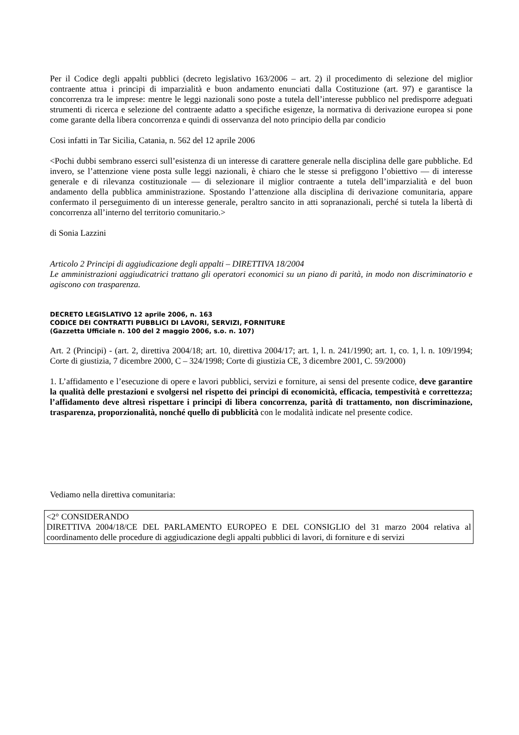Per il Codice degli appalti pubblici (decreto legislativo 163/2006 – art. 2) il procedimento di selezione del miglior contraente attua i principi di imparzialità e buon andamento enunciati dalla Costituzione (art. 97) e garantisce la concorrenza tra le imprese: mentre le leggi nazionali sono poste a tutela dell’interesse pubblico nel predisporre adeguati strumenti di ricerca e selezione del contraente adatto a specifiche esigenze, la normativa di derivazione europea si pone come garante della libera concorrenza e quindi di osservanza del noto principio della par condicio
Cosi infatti in Tar Sicilia, Catania, n. 562 del 12 aprile 2006
<Pochi dubbi sembrano esserci sull’esistenza di un interesse di carattere generale nella disciplina delle gare pubbliche. Ed invero, se l’attenzione viene posta sulle leggi nazionali, è chiaro che le stesse si prefiggono l’obiettivo — di interesse generale e di rilevanza costituzionale — di selezionare il miglior contraente a tutela dell’imparzialità e del buon andamento della pubblica amministrazione. Spostando l’attenzione alla disciplina di derivazione comunitaria, appare confermato il perseguimento di un interesse generale, peraltro sancito in atti sopranazionali, perché si tutela la libertà di concorrenza all’interno del territorio comunitario.>
di Sonia Lazzini
Articolo 2 Principi di aggiudicazione degli appalti – DIRETTIVA 18/2004
Le amministrazioni aggiudicatrici trattano gli operatori economici su un piano di parità, in modo non discriminatorio e agiscono con trasparenza.
DECRETO LEGISLATIVO 12 aprile 2006, n. 163
CODICE DEI CONTRATTI PUBBLICI DI LAVORI, SERVIZI, FORNITURE
(Gazzetta Ufficiale n. 100 del 2 maggio 2006, s.o. n. 107)
Art. 2 (Principi) - (art. 2, direttiva 2004/18; art. 10, direttiva 2004/17; art. 1, l. n. 241/1990; art. 1, co. 1, l. n. 109/1994; Corte di giustizia, 7 dicembre 2000, C – 324/1998; Corte di giustizia CE, 3 dicembre 2001, C. 59/2000)
1. L’affidamento e l’esecuzione di opere e lavori pubblici, servizi e forniture, ai sensi del presente codice, deve garantire la qualità delle prestazioni e svolgersi nel rispetto dei principi di economicità, efficacia, tempestività e correttezza; l’affidamento deve altresì rispettare i principi di libera concorrenza, parità di trattamento, non discriminazione, trasparenza, proporzionalità, nonché quello di pubblicità con le modalità indicate nel presente codice.
Vediamo nella direttiva comunitaria:
<2° CONSIDERANDO
DIRETTIVA 2004/18/CE DEL PARLAMENTO EUROPEO E DEL CONSIGLIO del 31 marzo 2004 relativa al coordinamento delle procedure di aggiudicazione degli appalti pubblici di lavori, di forniture e di servizi